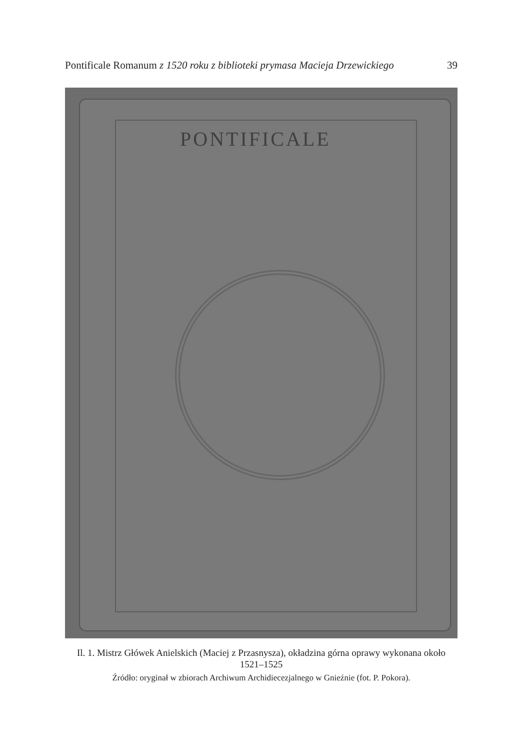Pontificale Romanum z 1520 roku z biblioteki prymasa Macieja Drzewickiego 39
PONTIFICALE
Il. 1. Mistrz Główek Anielskich (Maciej z Przasnysza), okładzina górna oprawy wykonana około 1521–1525
Źródło: oryginał w zbiorach Archiwum Archidiecezjalnego w Gnieźnie (fot. P. Pokora).